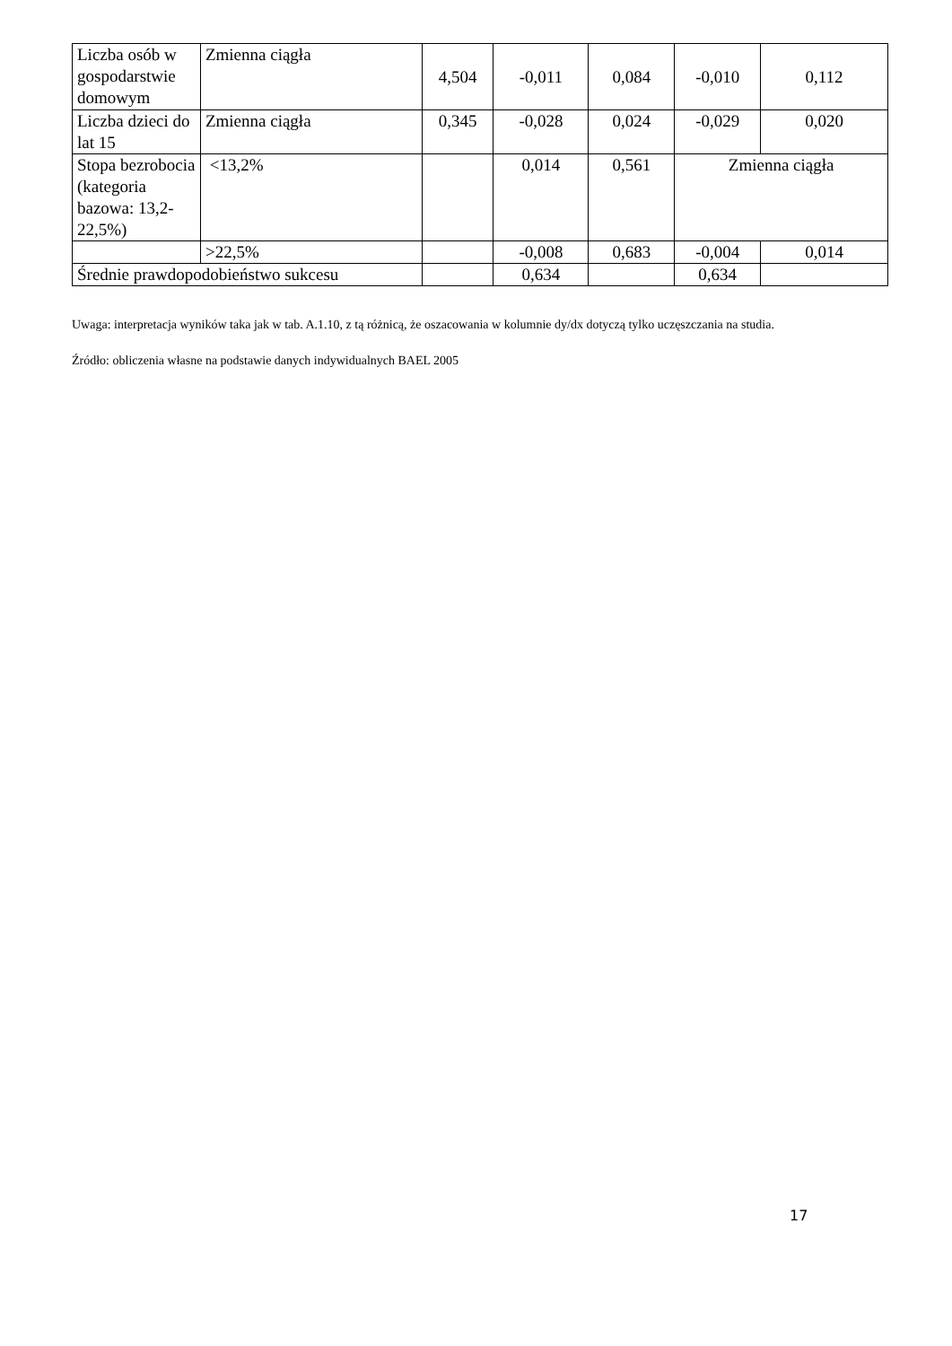| Liczba osób w gospodarstwie domowym | Zmienna ciągła | 4,504 | -0,011 | 0,084 | -0,010 | 0,112 |
| Liczba dzieci do lat 15 | Zmienna ciągła | 0,345 | -0,028 | 0,024 | -0,029 | 0,020 |
| Stopa bezrobocia (kategoria bazowa: 13,2-22,5%) | <13,2% | | 0,014 | 0,561 | Zmienna ciągła | |
| | >22,5% | | -0,008 | 0,683 | -0,004 | 0,014 |
| Średnie prawdopodobieństwo sukcesu | | | 0,634 | | 0,634 | |
Uwaga: interpretacja wyników taka jak w tab. A.1.10, z tą różnicą, że oszacowania w kolumnie dy/dx dotyczą tylko uczęszczania na studia.
Źródło: obliczenia własne na podstawie danych indywidualnych BAEL 2005
17